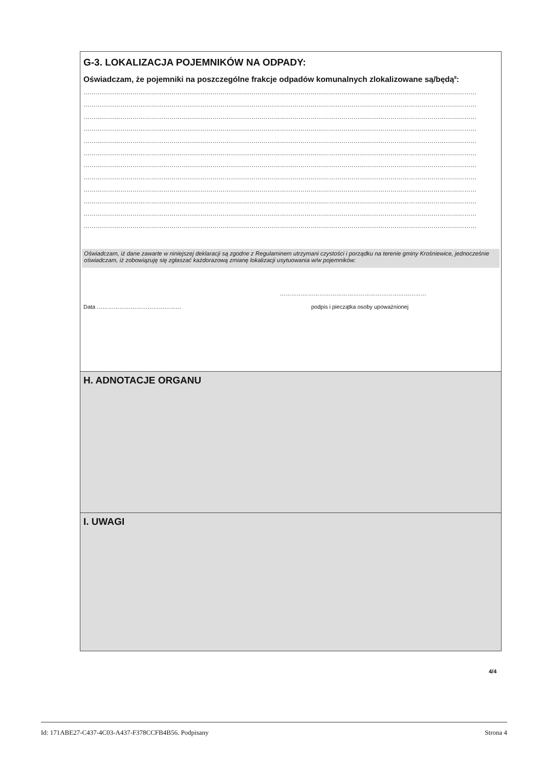G-3. LOKALIZACJA POJEMNIKÓW NA ODPADY:
Oświadczam, że pojemniki na poszczególne frakcje odpadów komunalnych zlokalizowane są/będą<sup>8</sup>:
…………………………………………………………………………………………………………………………………………………………………………
…………………………………………………………………………………………………………………………………………………………………………
…………………………………………………………………………………………………………………………………………………………………………
…………………………………………………………………………………………………………………………………………………………………………
…………………………………………………………………………………………………………………………………………………………………………
…………………………………………………………………………………………………………………………………………………………………………
…………………………………………………………………………………………………………………………………………………………………………
…………………………………………………………………………………………………………………………………………………………………………
…………………………………………………………………………………………………………………………………………………………………………
…………………………………………………………………………………………………………………………………………………………………………
…………………………………………………………………………………………………………………………………………………………………………
…………………………………………………………………………………………………………………………………………………………………………
Oświadczam, iż dane zawarte w niniejszej deklaracji są zgodne z Regulaminem utrzymani czystości i porządku na terenie gminy Krośniewice, jednocześnie oświadczam, iż zobowiązuję się zgłaszać każdorazową zmianę lokalizacji usytuowania w/w pojemników:
……………………………………………………………………
Data ……………………………………… podpis i pieczątka osoby upoważnionej
H. ADNOTACJE ORGANU
I. UWAGI
4/4
Id: 171ABE27-C437-4C03-A437-F378CCFB4B56. Podpisany Strona 4